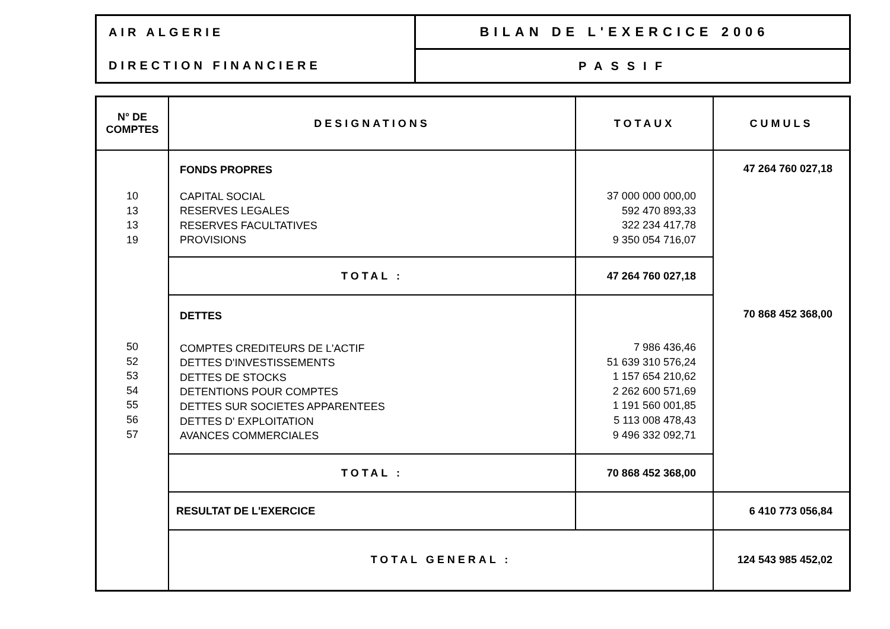| AIR ALGERIE | BILAN DE L'EXERCICE 2006 |
| DIRECTION FINANCIERE | PASSIF |
| N° DE COMPTES | DESIGNATIONS | TOTAUX | CUMULS |
| --- | --- | --- | --- |
| 10 13 13 19 | FONDS PROPRES CAPITAL SOCIAL RESERVES LEGALES RESERVES FACULTATIVES PROVISIONS | 37 000 000 000,00 592 470 893,33 322 234 417,78 9 350 054 716,07 | 47 264 760 027,18 |
| | TOTAL : | 47 264 760 027,18 | |
| 50 52 53 54 55 56 57 | DETTES COMPTES CREDITEURS DE L'ACTIF DETTES D'INVESTISSEMENTS DETTES DE STOCKS DETENTIONS POUR COMPTES DETTES SUR SOCIETES APPARENTEES DETTES D' EXPLOITATION AVANCES COMMERCIALES | 7 986 436,46 51 639 310 576,24 1 157 654 210,62 2 262 600 571,69 1 191 560 001,85 5 113 008 478,43 9 496 332 092,71 | 70 868 452 368,00 |
| | TOTAL : | 70 868 452 368,00 | |
| | RESULTAT DE L'EXERCICE | | 6 410 773 056,84 |
| | TOTAL GENERAL : | | 124 543 985 452,02 |